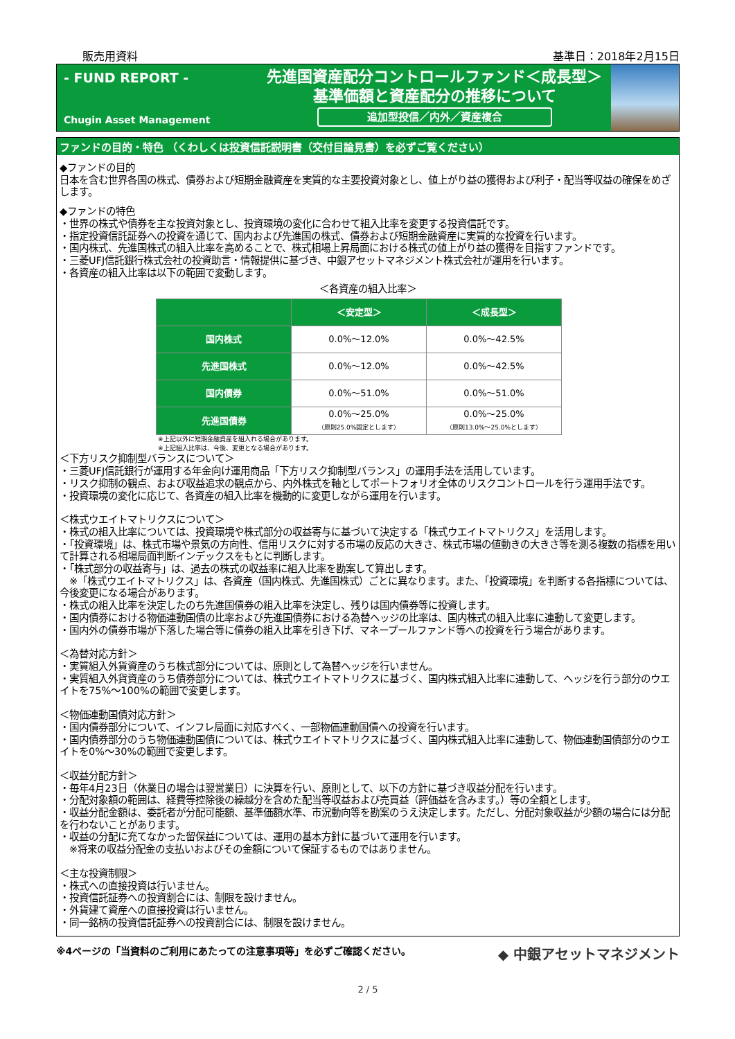販売用資料 基準日：2018年2月15日
- FUND REPORT -
Chugin Asset Management
先進国資産配分コントロールファンド＜成長型＞
基準価額と資産配分の推移について
追加型投信／内外／資産複合
ファンドの目的・特色 （くわしくは投資信託説明書（交付目論見書）を必ずご覧ください）
◆ファンドの目的
日本を含む世界各国の株式、債券および短期金融資産を実質的な主要投資対象とし、値上がり益の獲得および利子・配当等収益の確保をめざします。
◆ファンドの特色
・世界の株式や債券を主な投資対象とし、投資環境の変化に合わせて組入比率を変更する投資信託です。
・指定投資信託証券への投資を通じて、国内および先進国の株式、債券および短期金融資産に実質的な投資を行います。
・国内株式、先進国株式の組入比率を高めることで、株式相場上昇局面における株式の値上がり益の獲得を目指すファンドです。
・三菱UFJ信託銀行株式会社の投資助言・情報提供に基づき、中銀アセットマネジメント株式会社が運用を行います。
・各資産の組入比率は以下の範囲で変動します。
＜各資産の組入比率＞
| | ＜安定型＞ | ＜成長型＞ |
| --- | --- | --- |
| 国内株式 | 0.0%～12.0% | 0.0%～42.5% |
| 先進国株式 | 0.0%～12.0% | 0.0%～42.5% |
| 国内債券 | 0.0%～51.0% | 0.0%～51.0% |
| 先進国債券 | 0.0%～25.0% （原則25.0%固定とします） | 0.0%～25.0% （原則13.0%～25.0%とします） |
※上記以外に短期金融資産を組入れる場合があります。
※上記組入比率は、今後、変更となる場合があります。
＜下方リスク抑制型バランスについて＞
・三菱UFJ信託銀行が運用する年金向け運用商品「下方リスク抑制型バランス」の運用手法を活用しています。
・リスク抑制の観点、および収益追求の観点から、内外株式を軸としてポートフォリオ全体のリスクコントロールを行う運用手法です。
・投資環境の変化に応じて、各資産の組入比率を機動的に変更しながら運用を行います。
＜株式ウエイトマトリクスについて＞
・株式の組入比率については、投資環境や株式部分の収益寄与に基づいて決定する「株式ウエイトマトリクス」を活用します。
・「投資環境」は、株式市場や景気の方向性、信用リスクに対する市場の反応の大きさ、株式市場の値動きの大きさ等を測る複数の指標を用いて計算される相場局面判断インデックスをもとに判断します。
・「株式部分の収益寄与」は、過去の株式の収益率に組入比率を勘案して算出します。
　※「株式ウエイトマトリクス」は、各資産（国内株式、先進国株式）ごとに異なります。また、「投資環境」を判断する各指標については、今後変更になる場合があります。
・株式の組入比率を決定したのち先進国債券の組入比率を決定し、残りは国内債券等に投資します。
・国内債券における物価連動国債の比率および先進国債券における為替ヘッジの比率は、国内株式の組入比率に連動して変更します。
・国内外の債券市場が下落した場合等に債券の組入比率を引き下げ、マネープールファンド等への投資を行う場合があります。
＜為替対応方針＞
・実質組入外貨資産のうち株式部分については、原則として為替ヘッジを行いません。
・実質組入外貨資産のうち債券部分については、株式ウエイトマトリクスに基づく、国内株式組入比率に連動して、ヘッジを行う部分のウエイトを75%～100%の範囲で変更します。
＜物価連動国債対応方針＞
・国内債券部分について、インフレ局面に対応すべく、一部物価連動国債への投資を行います。
・国内債券部分のうち物価連動国債については、株式ウエイトマトリクスに基づく、国内株式組入比率に連動して、物価連動国債部分のウエイトを0%～30%の範囲で変更します。
＜収益分配方針＞
・毎年4月23日（休業日の場合は翌営業日）に決算を行い、原則として、以下の方針に基づき収益分配を行います。
・分配対象額の範囲は、経費等控除後の繰越分を含めた配当等収益および売買益（評価益を含みます。）等の全額とします。
・収益分配金額は、委託者が分配可能額、基準価額水準、市況動向等を勘案のうえ決定します。ただし、分配対象収益が少額の場合には分配を行わないことがあります。
・収益の分配に充てなかった留保益については、運用の基本方針に基づいて運用を行います。
　※将来の収益分配金の支払いおよびその金額について保証するものではありません。
＜主な投資制限＞
・株式への直接投資は行いません。
・投資信託証券への投資割合には、制限を設けません。
・外貨建て資産への直接投資は行いません。
・同一銘柄の投資信託証券への投資割合には、制限を設けません。
※4ページの「当資料のご利用にあたっての注意事項等」を必ずご確認ください。 ◆ 中銀アセットマネジメント
2 / 5